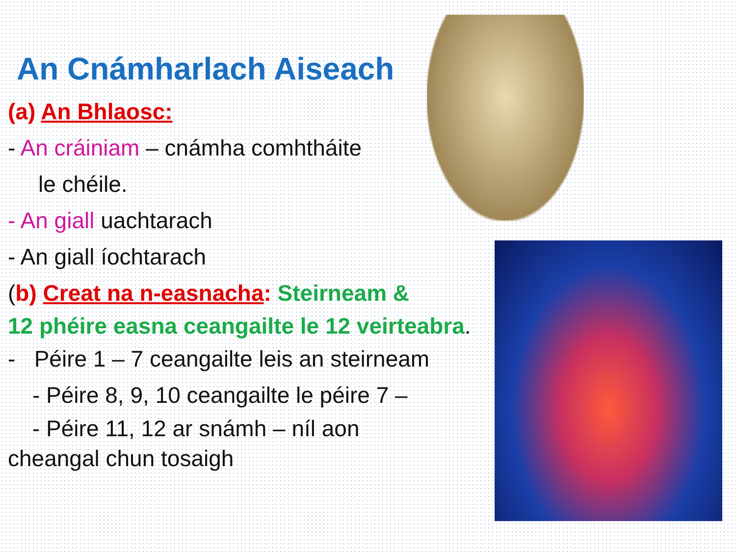An Cnámharlach Aiseach
(a) An Bhlaosc:
- An cráiniam – cnámha comhtháite
le chéile.
- An giall uachtarach
- An giall íochtarach
(b) Creat na n-easnacha: Steirneam &
12 phéire easna ceangailte le 12 veirteabra.
- Péire 1 – 7 ceangailte leis an steirneam
- Péire 8, 9, 10 ceangailte le péire 7 –
- Péire 11, 12 ar snámh – níl aon
cheangal chun tosaigh